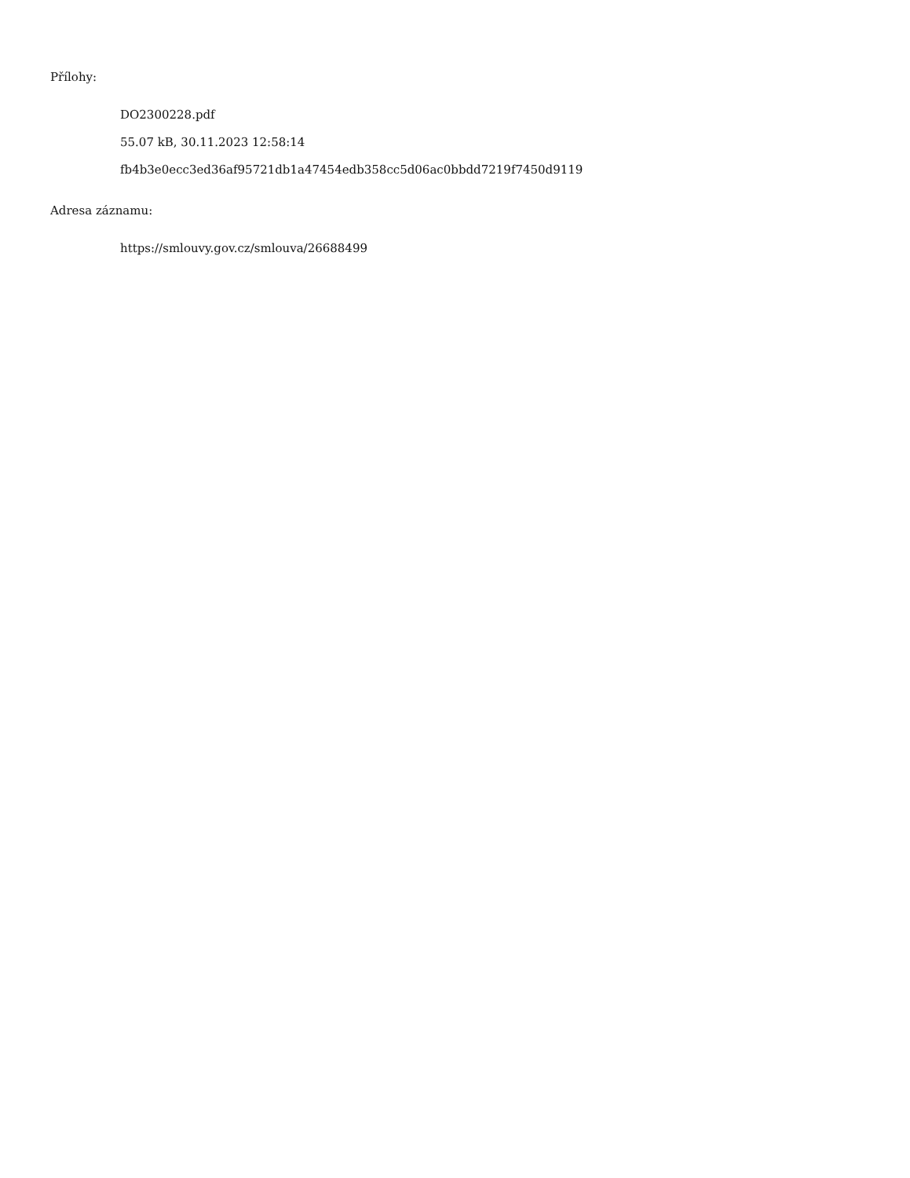Přílohy:
DO2300228.pdf
55.07 kB, 30.11.2023 12:58:14
fb4b3e0ecc3ed36af95721db1a47454edb358cc5d06ac0bbdd7219f7450d9119
Adresa záznamu:
https://smlouvy.gov.cz/smlouva/26688499